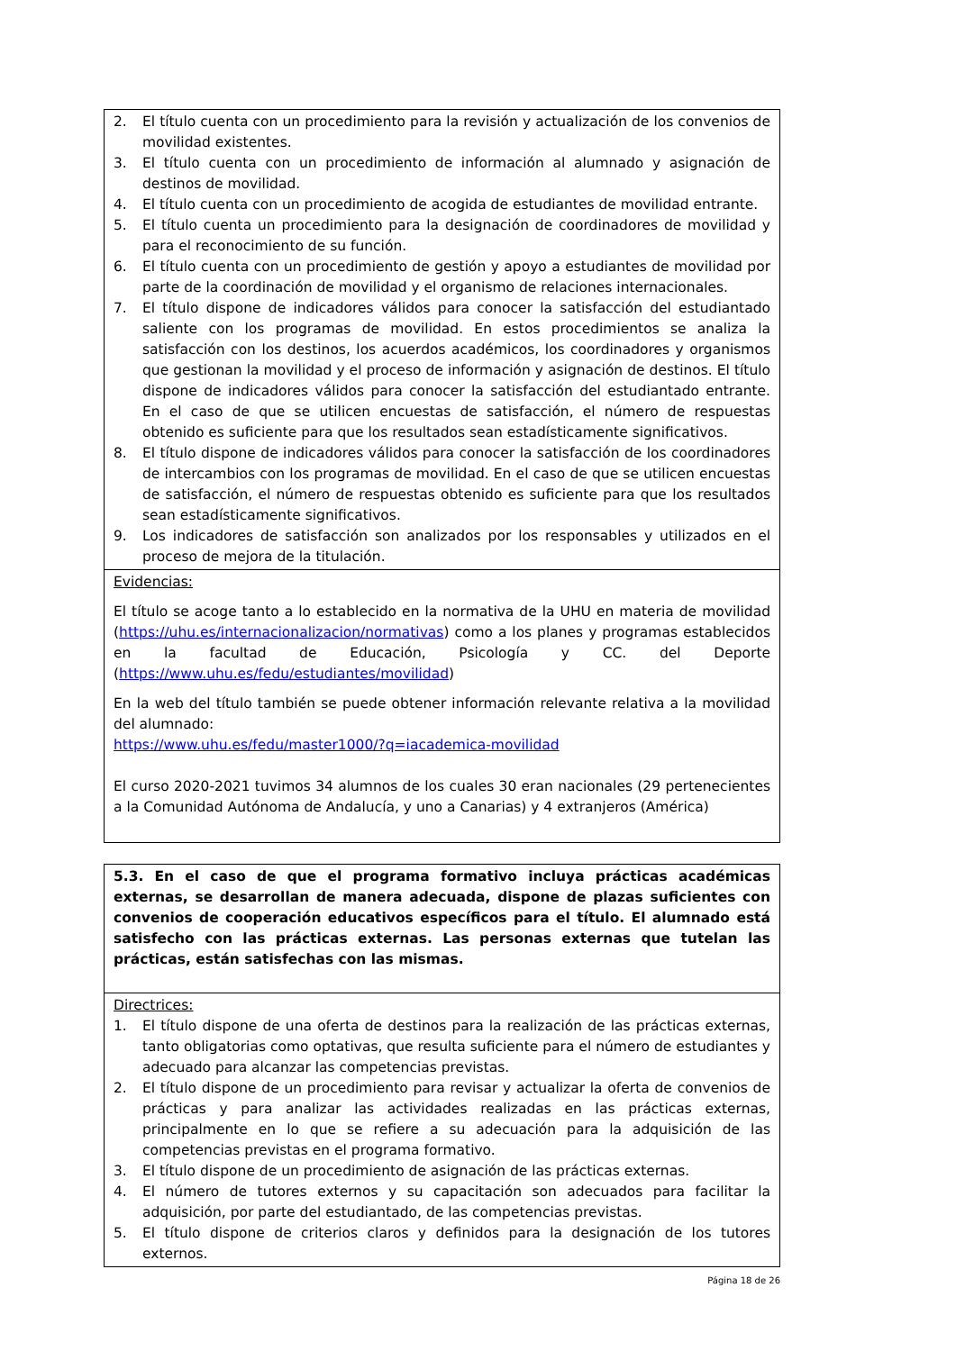| 2. El título cuenta con un procedimiento para la revisión y actualización de los convenios de movilidad existentes. 3. El título cuenta con un procedimiento de información al alumnado y asignación de destinos de movilidad. 4. El título cuenta con un procedimiento de acogida de estudiantes de movilidad entrante. 5. El título cuenta un procedimiento para la designación de coordinadores de movilidad y para el reconocimiento de su función. 6. El título cuenta con un procedimiento de gestión y apoyo a estudiantes de movilidad por parte de la coordinación de movilidad y el organismo de relaciones internacionales. 7. El título dispone de indicadores válidos para conocer la satisfacción del estudiantado saliente con los programas de movilidad. En estos procedimientos se analiza la satisfacción con los destinos, los acuerdos académicos, los coordinadores y organismos que gestionan la movilidad y el proceso de información y asignación de destinos. El título dispone de indicadores válidos para conocer la satisfacción del estudiantado entrante. En el caso de que se utilicen encuestas de satisfacción, el número de respuestas obtenido es suficiente para que los resultados sean estadísticamente significativos. 8. El título dispone de indicadores válidos para conocer la satisfacción de los coordinadores de intercambios con los programas de movilidad. En el caso de que se utilicen encuestas de satisfacción, el número de respuestas obtenido es suficiente para que los resultados sean estadísticamente significativos. 9. Los indicadores de satisfacción son analizados por los responsables y utilizados en el proceso de mejora de la titulación. |
| Evidencias: El título se acoge tanto a lo establecido en la normativa de la UHU en materia de movilidad ( https://uhu.es/internacionalizacion/normativas ) como a los planes y programas establecidos en la facultad de Educación, Psicología y CC. del Deporte ( https://www.uhu.es/fedu/estudiantes/movilidad ) En la web del título también se puede obtener información relevante relativa a la movilidad del alumnado: https://www.uhu.es/fedu/master1000/?q=iacademica-movilidad El curso 2020-2021 tuvimos 34 alumnos de los cuales 30 eran nacionales (29 pertenecientes a la Comunidad Autónoma de Andalucía, y uno a Canarias) y 4 extranjeros (América) |
| 5.3. En el caso de que el programa formativo incluya prácticas académicas externas, se desarrollan de manera adecuada, dispone de plazas suficientes con convenios de cooperación educativos específicos para el título. El alumnado está satisfecho con las prácticas externas. Las personas externas que tutelan las prácticas, están satisfechas con las mismas. |
| Directrices: 1. El título dispone de una oferta de destinos para la realización de las prácticas externas, tanto obligatorias como optativas, que resulta suficiente para el número de estudiantes y adecuado para alcanzar las competencias previstas. 2. El título dispone de un procedimiento para revisar y actualizar la oferta de convenios de prácticas y para analizar las actividades realizadas en las prácticas externas, principalmente en lo que se refiere a su adecuación para la adquisición de las competencias previstas en el programa formativo. 3. El título dispone de un procedimiento de asignación de las prácticas externas. 4. El número de tutores externos y su capacitación son adecuados para facilitar la adquisición, por parte del estudiantado, de las competencias previstas. 5. El título dispone de criterios claros y definidos para la designación de los tutores externos. |
Página 18 de 26